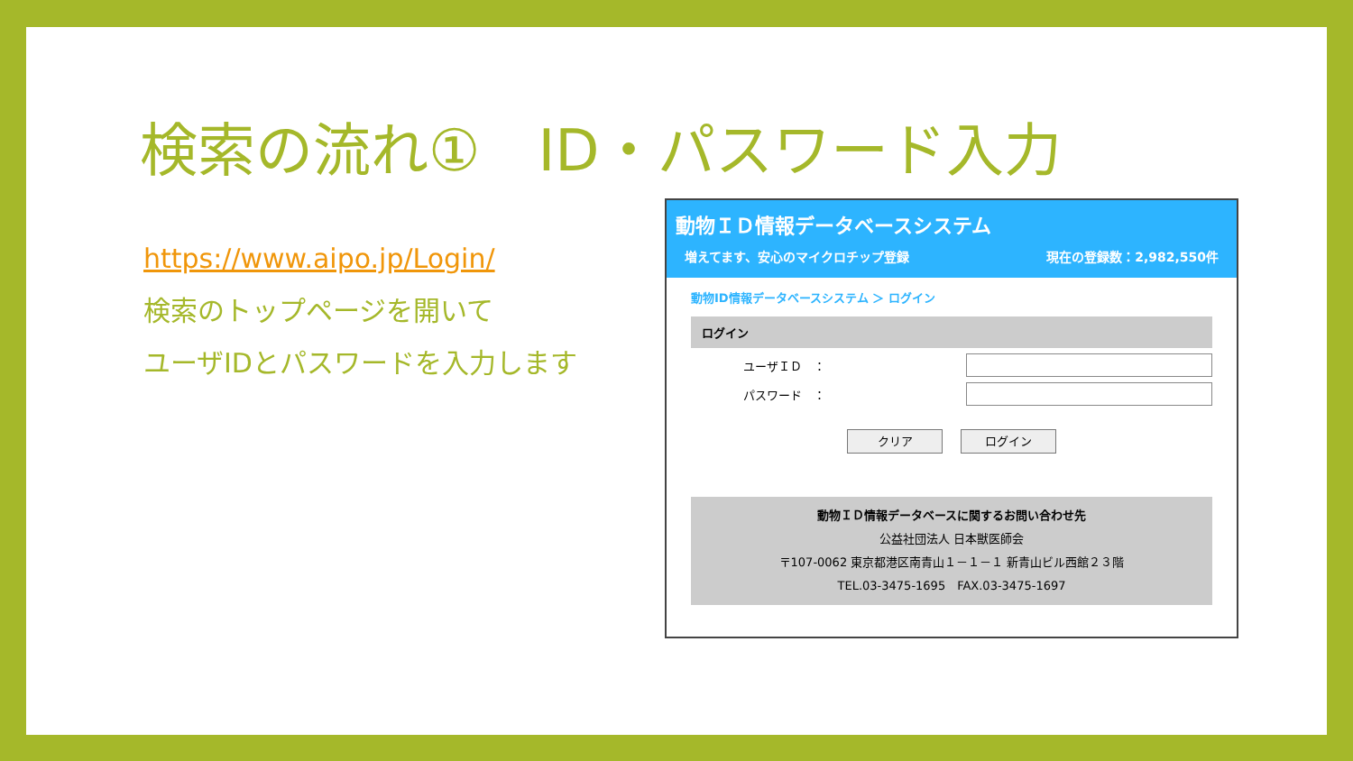検索の流れ①　ID・パスワード入力
https://www.aipo.jp/Login/
検索のトップページを開いて
ユーザIDとパスワードを入力します
動物ＩＤ情報データベースシステム
増えてます、安心のマイクロチップ登録 現在の登録数：2,982,550件
動物ID情報データベースシステム ＞ ログイン
ログイン
ユーザＩＤ　：
パスワード　：
クリア ログイン
動物ＩＤ情報データベースに関するお問い合わせ先
公益社団法人 日本獣医師会
〒107-0062 東京都港区南青山１－１－１ 新青山ビル西館２３階
TEL.03-3475-1695　FAX.03-3475-1697